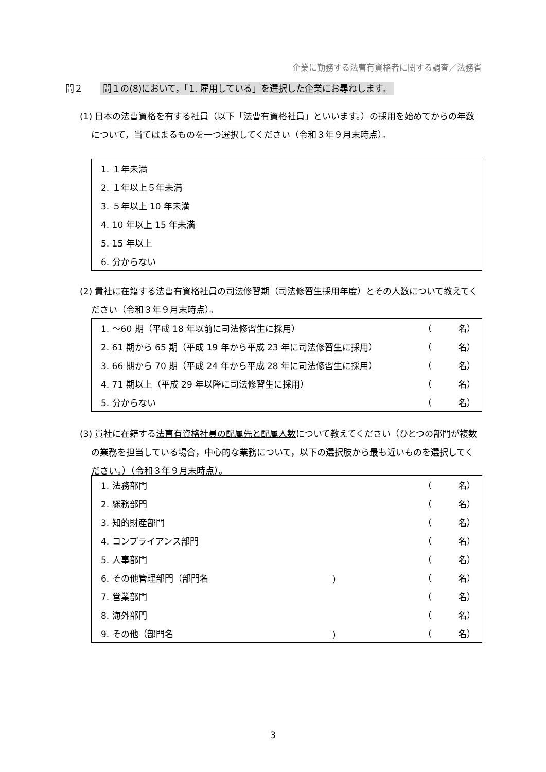企業に勤務する法曹有資格者に関する調査／法務省
問２ 問１の(8)において，「1. 雇用している」を選択した企業にお尋ねします。
(1) 日本の法曹資格を有する社員（以下「法曹有資格社員」といいます。）の採用を始めてからの年数について，当てはまるものを一つ選択してください（令和３年９月末時点）。
| 1. １年未満 |
| 2. １年以上５年未満 |
| 3. ５年以上 10 年未満 |
| 4. 10 年以上 15 年未満 |
| 5. 15 年以上 |
| 6. 分からない |
(2) 貴社に在籍する法曹有資格社員の司法修習期（司法修習生採用年度）とその人数について教えてください（令和３年９月末時点）。
| 1. ～60 期（平成 18 年以前に司法修習生に採用） | （ 名） |
| 2. 61 期から 65 期（平成 19 年から平成 23 年に司法修習生に採用） | （ 名） |
| 3. 66 期から 70 期（平成 24 年から平成 28 年に司法修習生に採用） | （ 名） |
| 4. 71 期以上（平成 29 年以降に司法修習生に採用） | （ 名） |
| 5. 分からない | （ 名） |
(3) 貴社に在籍する法曹有資格社員の配属先と配属人数について教えてください（ひとつの部門が複数の業務を担当している場合，中心的な業務について，以下の選択肢から最も近いものを選択してください。）（令和３年９月末時点）。
| 1. 法務部門 | | （ 名） |
| 2. 総務部門 | | （ 名） |
| 3. 知的財産部門 | | （ 名） |
| 4. コンプライアンス部門 | | （ 名） |
| 5. 人事部門 | | （ 名） |
| 6. その他管理部門（部門名 | ） | （ 名） |
| 7. 営業部門 | | （ 名） |
| 8. 海外部門 | | （ 名） |
| 9. その他（部門名 | ） | （ 名） |
3